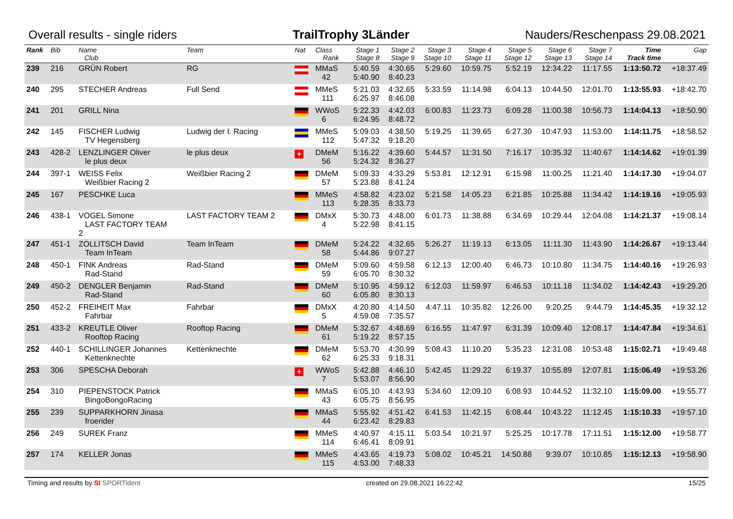Overall results - single riders TrailTrophy 3Länder Nauders/Reschenpass 29.08.2021
| Rank | Bib | Name Club | Team | Nat | Class Rank | Stage 1 Stage 8 | Stage 2 Stage 9 | Stage 3 Stage 10 | Stage 4 Stage 11 | Stage 5 Stage 12 | Stage 6 Stage 13 | Stage 7 Stage 14 | Time Track time | Gap |
| --- | --- | --- | --- | --- | --- | --- | --- | --- | --- | --- | --- | --- | --- | --- |
| 239 | 216 | GRÜN Robert | RG | | MMaS 42 | 5:40.59 5:40.90 | 4:30.65 8:40.23 | 5:29.60 | 10:59.75 | 5:52.19 | 12:34.22 | 11:17.55 | 1:13:50.72 | +18:37.49 |
| 240 | 295 | STECHER Andreas | Full Send | | MMeS 111 | 5:21.03 6:25.97 | 4:32.65 8:46.08 | 5:33.59 | 11:14.98 | 6:04.13 | 10:44.50 | 12:01.70 | 1:13:55.93 | +18:42.70 |
| 241 | 201 | GRILL Nina | | | WWoS 6 | 5:22.33 6:24.95 | 4:42.03 8:48.72 | 6:00.83 | 11:23.73 | 6:09.28 | 11:00.38 | 10:56.73 | 1:14:04.13 | +18:50.90 |
| 242 | 145 | FISCHER Ludwig TV Hegensberg | Ludwig der I. Racing | | MMeS 112 | 5:09.03 5:47.32 | 4:38.50 9:18.20 | 5:19.25 | 11:39.65 | 6:27.30 | 10:47.93 | 11:53.00 | 1:14:11.75 | +18:58.52 |
| 243 | 428-2 | LENZLINGER Oliver le plus deux | le plus deux | + | DMeM 56 | 5:16.22 5:24.32 | 4:39.60 8:36.27 | 5:44.57 | 11:31.50 | 7:16.17 | 10:35.32 | 11:40.67 | 1:14:14.62 | +19:01.39 |
| 244 | 397-1 | WEISS Felix Weißbier Racing 2 | Weißbier Racing 2 | | DMeM 57 | 5:09.33 5:23.88 | 4:33.29 8:41.24 | 5:53.81 | 12:12.91 | 6:15.98 | 11:00.25 | 11:21.40 | 1:14:17.30 | +19:04.07 |
| 245 | 167 | PESCHKE Luca | | | MMeS 113 | 4:58.82 5:28.35 | 4:23.02 8:33.73 | 5:21.58 | 14:05.23 | 6:21.85 | 10:25.88 | 11:34.42 | 1:14:19.16 | +19:05.93 |
| 246 | 438-1 | VOGEL Simone LAST FACTORY TEAM 2 | LAST FACTORY TEAM 2 | | DMxX 4 | 5:30.73 5:22.98 | 4:48.00 8:41.15 | 6:01.73 | 11:38.88 | 6:34.69 | 10:29.44 | 12:04.08 | 1:14:21.37 | +19:08.14 |
| 247 | 451-1 | ZOLLITSCH David Team InTeam | Team InTeam | | DMeM 58 | 5:24.22 5:44.86 | 4:32.65 9:07.27 | 5:26.27 | 11:19.13 | 6:13.05 | 11:11.30 | 11:43.90 | 1:14:26.67 | +19:13.44 |
| 248 | 450-1 | FINK Andreas Rad-Stand | Rad-Stand | | DMeM 59 | 5:09.60 6:05.70 | 4:59.58 8:30.32 | 6:12.13 | 12:00.40 | 6:46.73 | 10:10.80 | 11:34.75 | 1:14:40.16 | +19:26.93 |
| 249 | 450-2 | DENGLER Benjamin Rad-Stand | Rad-Stand | | DMeM 60 | 5:10.95 6:05.80 | 4:59.12 8:30.13 | 6:12.03 | 11:59.97 | 6:46.53 | 10:11.18 | 11:34.02 | 1:14:42.43 | +19:29.20 |
| 250 | 452-2 | FREIHEIT Max Fahrbar | Fahrbar | | DMxX 5 | 4:20.80 4:59.08 | 4:14.50 7:35.57 | 4:47.11 | 10:35.82 | 12:26.00 | 9:20.25 | 9:44.79 | 1:14:45.35 | +19:32.12 |
| 251 | 433-2 | KREUTLE Oliver Rooftop Racing | Rooftop Racing | | DMeM 61 | 5:32.67 5:19.22 | 4:48.69 8:57.15 | 6:16.55 | 11:47.97 | 6:31.39 | 10:09.40 | 12:08.17 | 1:14:47.84 | +19:34.61 |
| 252 | 440-1 | SCHILLINGER Johannes Kettenknechte | Kettenknechte | | DMeM 62 | 5:53.70 6:25.33 | 4:30.99 9:18.31 | 5:08.43 | 11:10.20 | 5:35.23 | 12:31.08 | 10:53.48 | 1:15:02.71 | +19:49.48 |
| 253 | 306 | SPESCHA Deborah | | + | WWoS 7 | 5:42.88 5:53.07 | 4:46.10 8:56.90 | 5:42.45 | 11:29.22 | 6:19.37 | 10:55.89 | 12:07.81 | 1:15:06.49 | +19:53.26 |
| 254 | 310 | PIEPENSTOCK Patrick BingoBongoRacing | | | MMaS 43 | 6:05.10 6:05.75 | 4:43.93 8:56.95 | 5:34.60 | 12:09.10 | 6:08.93 | 10:44.52 | 11:32.10 | 1:15:09.00 | +19:55.77 |
| 255 | 239 | SUPPARKHORN Jinasa froerider | | | MMaS 44 | 5:55.92 6:23.42 | 4:51.42 8:29.83 | 6:41.53 | 11:42.15 | 6:08.44 | 10:43.22 | 11:12.45 | 1:15:10.33 | +19:57.10 |
| 256 | 249 | SUREK Franz | | | MMeS 114 | 4:40.97 6:46.41 | 4:15.11 8:09.91 | 5:03.54 | 10:21.97 | 5:25.25 | 10:17.78 | 17:11.51 | 1:15:12.00 | +19:58.77 |
| 257 | 174 | KELLER Jonas | | | MMeS 115 | 4:43.65 4:53.00 | 4:19.73 7:48.33 | 5:08.02 | 10:45.21 | 14:50.88 | 9:39.07 | 10:10.85 | 1:15:12.13 | +19:58.90 |
Timing and results by SI SPORTident created on 29.08.2021 16:22:42 15/25